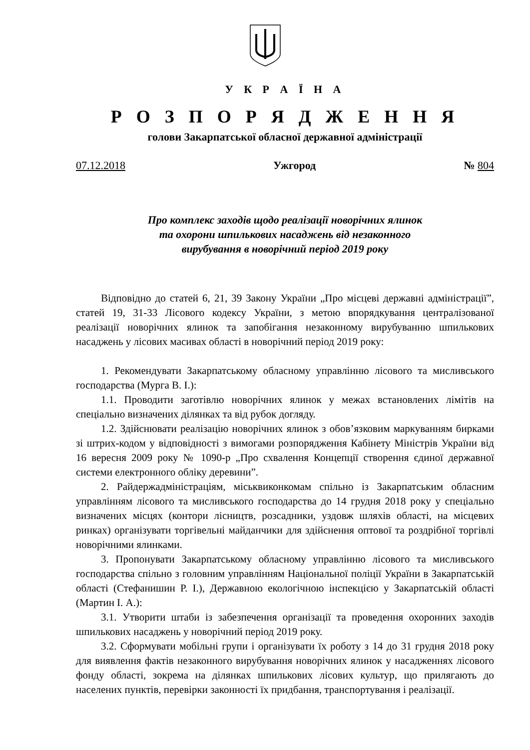У К Р А Ї Н А
Р О З П О Р Я Д Ж Е Н Н Я
голови Закарпатської обласної державної адміністрації
07.12.2018 Ужгород № 804
Про комплекс заходів щодо реалізації новорічних ялинок
та охорони шпилькових насаджень від незаконного
вирубування в новорічний період 2019 року
Відповідно до статей 6, 21, 39 Закону України „Про місцеві державні адміністрації”, статей 19, 31-33 Лісового кодексу України, з метою впорядкування централізованої реалізації новорічних ялинок та запобігання незаконному вирубуванню шпилькових насаджень у лісових масивах області в новорічний період 2019 року:
1. Рекомендувати Закарпатському обласному управлінню лісового та мисливського господарства (Мурга В. І.):
1.1. Проводити заготівлю новорічних ялинок у межах встановлених лімітів на спеціально визначених ділянках та від рубок догляду.
1.2. Здійснювати реалізацію новорічних ялинок з обов’язковим маркуванням бирками зі штрих-кодом у відповідності з вимогами розпорядження Кабінету Міністрів України від 16 вересня 2009 року № 1090-р „Про схвалення Концепції створення єдиної державної системи електронного обліку деревини”.
2. Райдержадміністраціям, міськвиконкомам спільно із Закарпатським обласним управлінням лісового та мисливського господарства до 14 грудня 2018 року у спеціально визначених місцях (контори лісництв, розсадники, уздовж шляхів області, на місцевих ринках) організувати торгівельні майданчики для здійснення оптової та роздрібної торгівлі новорічними ялинками.
3. Пропонувати Закарпатському обласному управлінню лісового та мисливського господарства спільно з головним управлінням Національної поліції України в Закарпатській області (Стефанишин Р. І.), Державною екологічною інспекцією у Закарпатській області (Мартин І. А.):
3.1. Утворити штаби із забезпечення організації та проведення охоронних заходів шпилькових насаджень у новорічний період 2019 року.
3.2. Сформувати мобільні групи і організувати їх роботу з 14 до 31 грудня 2018 року для виявлення фактів незаконного вирубування новорічних ялинок у насадженнях лісового фонду області, зокрема на ділянках шпилькових лісових культур, що прилягають до населених пунктів, перевірки законності їх придбання, транспортування і реалізації.